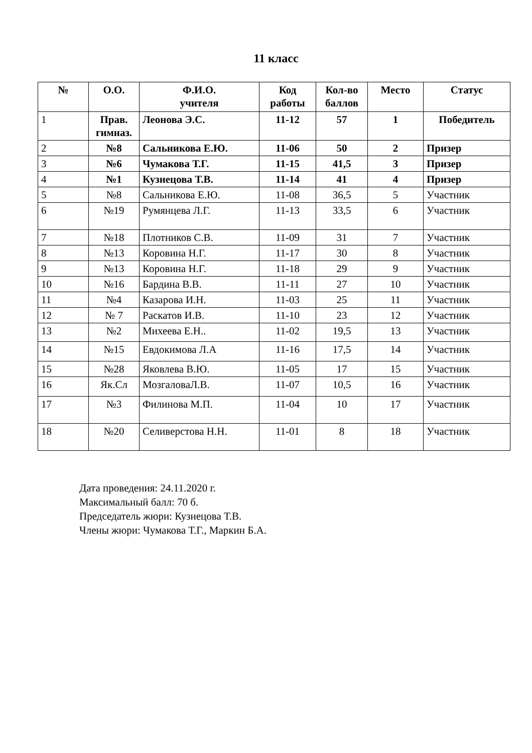11 класс
| № | О.О. | Ф.И.О. учителя | Код работы | Кол-во баллов | Место | Статус |
| --- | --- | --- | --- | --- | --- | --- |
| 1 | Прав. гимназ. | Леонова Э.С. | 11-12 | 57 | 1 | Победитель |
| 2 | №8 | Сальникова Е.Ю. | 11-06 | 50 | 2 | Призер |
| 3 | №6 | Чумакова Т.Г. | 11-15 | 41,5 | 3 | Призер |
| 4 | №1 | Кузнецова Т.В. | 11-14 | 41 | 4 | Призер |
| 5 | №8 | Сальникова Е.Ю. | 11-08 | 36,5 | 5 | Участник |
| 6 | №19 | Румянцева Л.Г. | 11-13 | 33,5 | 6 | Участник |
| 7 | №18 | Плотников С.В. | 11-09 | 31 | 7 | Участник |
| 8 | №13 | Коровина Н.Г. | 11-17 | 30 | 8 | Участник |
| 9 | №13 | Коровина Н.Г. | 11-18 | 29 | 9 | Участник |
| 10 | №16 | Бардина В.В. | 11-11 | 27 | 10 | Участник |
| 11 | №4 | Казарова И.Н. | 11-03 | 25 | 11 | Участник |
| 12 | № 7 | Раскатов И.В. | 11-10 | 23 | 12 | Участник |
| 13 | №2 | Михеева Е.Н.. | 11-02 | 19,5 | 13 | Участник |
| 14 | №15 | Евдокимова Л.А | 11-16 | 17,5 | 14 | Участник |
| 15 | №28 | Яковлева В.Ю. | 11-05 | 17 | 15 | Участник |
| 16 | Як.Сл | МозгаловаЛ.В. | 11-07 | 10,5 | 16 | Участник |
| 17 | №3 | Филинова М.П. | 11-04 | 10 | 17 | Участник |
| 18 | №20 | Селиверстова Н.Н. | 11-01 | 8 | 18 | Участник |
Дата проведения: 24.11.2020 г.
Максимальный балл: 70 б.
Председатель жюри: Кузнецова Т.В.
Члены жюри: Чумакова Т.Г., Маркин Б.А.